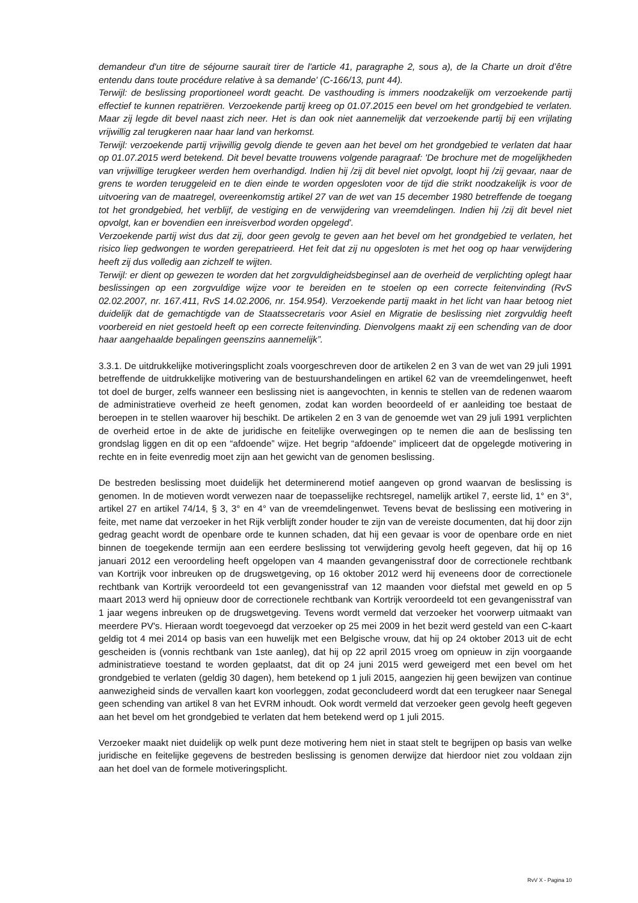demandeur d'un titre de séjourne saurait tirer de l'article 41, paragraphe 2, sous a), de la Charte un droit d’être entendu dans toute procédure relative à sa demande' (C-166/13, punt 44).
Terwijl: de beslissing proportioneel wordt geacht. De vasthouding is immers noodzakelijk om verzoekende partij effectief te kunnen repatriëren. Verzoekende partij kreeg op 01.07.2015 een bevel om het grondgebied te verlaten. Maar zij legde dit bevel naast zich neer. Het is dan ook niet aannemelijk dat verzoekende partij bij een vrijlating vrijwillig zal terugkeren naar haar land van herkomst.
Terwijl: verzoekende partij vrijwillig gevolg diende te geven aan het bevel om het grondgebied te verlaten dat haar op 01.07.2015 werd betekend. Dit bevel bevatte trouwens volgende paragraaf: 'De brochure met de mogelijkheden van vrijwillige terugkeer werden hem overhandigd. Indien hij /zij dit bevel niet opvolgt, loopt hij /zij gevaar, naar de grens te worden teruggeleid en te dien einde te worden opgesloten voor de tijd die strikt noodzakelijk is voor de uitvoering van de maatregel, overeenkomstig artikel 27 van de wet van 15 december 1980 betreffende de toegang tot het grondgebied, het verblijf, de vestiging en de verwijdering van vreemdelingen. Indien hij /zij dit bevel niet opvolgt, kan er bovendien een inreisverbod worden opgelegd'.
Verzoekende partij wist dus dat zij, door geen gevolg te geven aan het bevel om het grondgebied te verlaten, het risico liep gedwongen te worden gerepatrieerd. Het feit dat zij nu opgesloten is met het oog op haar verwijdering heeft zij dus volledig aan zichzelf te wijten.
Terwijl: er dient op gewezen te worden dat het zorgvuldigheidsbeginsel aan de overheid de verplichting oplegt haar beslissingen op een zorgvuldige wijze voor te bereiden en te stoelen op een correcte feitenvinding (RvS 02.02.2007, nr. 167.411, RvS 14.02.2006, nr. 154.954). Verzoekende partij maakt in het licht van haar betoog niet duidelijk dat de gemachtigde van de Staatssecretaris voor Asiel en Migratie de beslissing niet zorgvuldig heeft voorbereid en niet gestoeld heeft op een correcte feitenvinding. Dienvolgens maakt zij een schending van de door haar aangehaalde bepalingen geenszins aannemelijk”.
3.3.1. De uitdrukkelijke motiveringsplicht zoals voorgeschreven door de artikelen 2 en 3 van de wet van 29 juli 1991 betreffende de uitdrukkelijke motivering van de bestuurshandelingen en artikel 62 van de vreemdelingenwet, heeft tot doel de burger, zelfs wanneer een beslissing niet is aangevochten, in kennis te stellen van de redenen waarom de administratieve overheid ze heeft genomen, zodat kan worden beoordeeld of er aanleiding toe bestaat de beroepen in te stellen waarover hij beschikt. De artikelen 2 en 3 van de genoemde wet van 29 juli 1991 verplichten de overheid ertoe in de akte de juridische en feitelijke overwegingen op te nemen die aan de beslissing ten grondslag liggen en dit op een “afdoende” wijze. Het begrip “afdoende” impliceert dat de opgelegde motivering in rechte en in feite evenredig moet zijn aan het gewicht van de genomen beslissing.
De bestreden beslissing moet duidelijk het determinerend motief aangeven op grond waarvan de beslissing is genomen. In de motieven wordt verwezen naar de toepasselijke rechtsregel, namelijk artikel 7, eerste lid, 1° en 3°, artikel 27 en artikel 74/14, § 3, 3° en 4° van de vreemdelingenwet. Tevens bevat de beslissing een motivering in feite, met name dat verzoeker in het Rijk verblijft zonder houder te zijn van de vereiste documenten, dat hij door zijn gedrag geacht wordt de openbare orde te kunnen schaden, dat hij een gevaar is voor de openbare orde en niet binnen de toegekende termijn aan een eerdere beslissing tot verwijdering gevolg heeft gegeven, dat hij op 16 januari 2012 een veroordeling heeft opgelopen van 4 maanden gevangenisstraf door de correctionele rechtbank van Kortrijk voor inbreuken op de drugswetgeving, op 16 oktober 2012 werd hij eveneens door de correctionele rechtbank van Kortrijk veroordeeld tot een gevangenisstraf van 12 maanden voor diefstal met geweld en op 5 maart 2013 werd hij opnieuw door de correctionele rechtbank van Kortrijk veroordeeld tot een gevangenisstraf van 1 jaar wegens inbreuken op de drugswetgeving. Tevens wordt vermeld dat verzoeker het voorwerp uitmaakt van meerdere PV's. Hieraan wordt toegevoegd dat verzoeker op 25 mei 2009 in het bezit werd gesteld van een C-kaart geldig tot 4 mei 2014 op basis van een huwelijk met een Belgische vrouw, dat hij op 24 oktober 2013 uit de echt gescheiden is (vonnis rechtbank van 1ste aanleg), dat hij op 22 april 2015 vroeg om opnieuw in zijn voorgaande administratieve toestand te worden geplaatst, dat dit op 24 juni 2015 werd geweigerd met een bevel om het grondgebied te verlaten (geldig 30 dagen), hem betekend op 1 juli 2015, aangezien hij geen bewijzen van continue aanwezigheid sinds de vervallen kaart kon voorleggen, zodat geconcludeerd wordt dat een terugkeer naar Senegal geen schending van artikel 8 van het EVRM inhoudt. Ook wordt vermeld dat verzoeker geen gevolg heeft gegeven aan het bevel om het grondgebied te verlaten dat hem betekend werd op 1 juli 2015.
Verzoeker maakt niet duidelijk op welk punt deze motivering hem niet in staat stelt te begrijpen op basis van welke juridische en feitelijke gegevens de bestreden beslissing is genomen derwijze dat hierdoor niet zou voldaan zijn aan het doel van de formele motiveringsplicht.
RvV X - Pagina 10